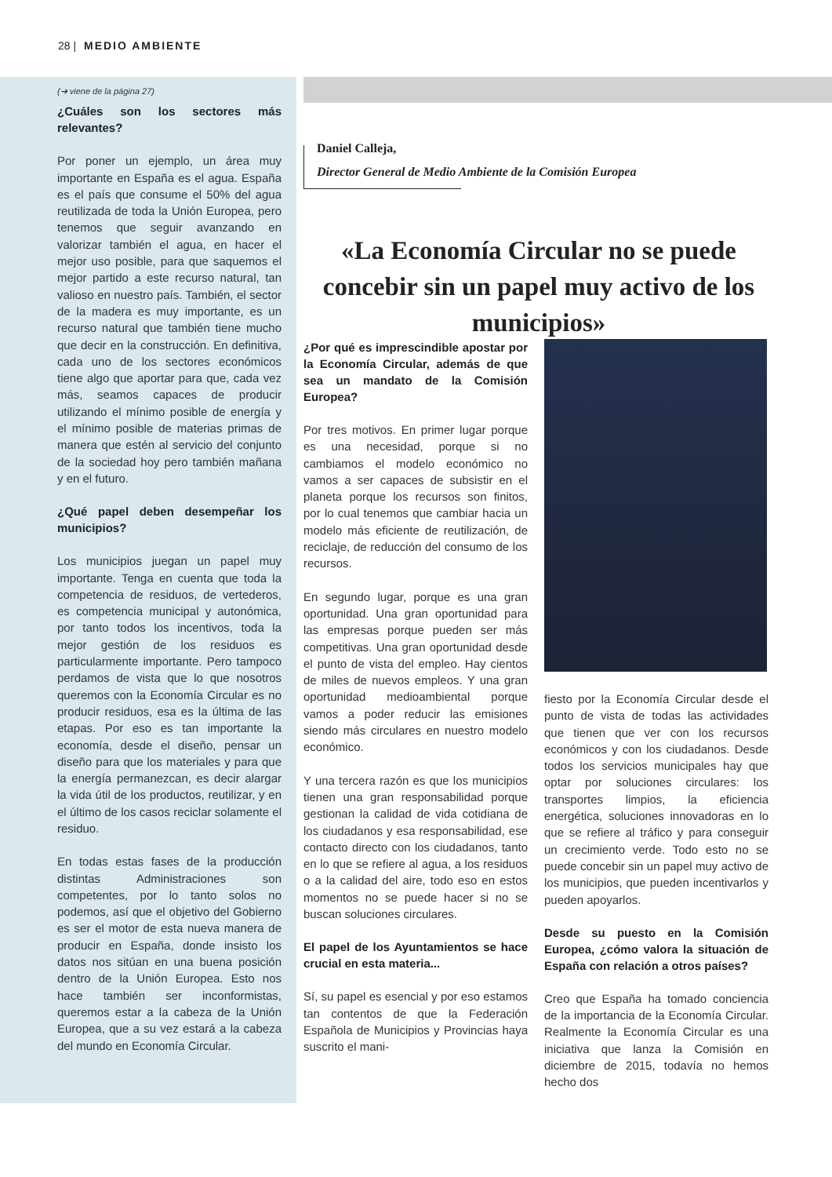28 | MEDIO AMBIENTE
(➔ viene de la página 27)
¿Cuáles son los sectores más relevantes?
Por poner un ejemplo, un área muy importante en España es el agua. España es el país que consume el 50% del agua reutilizada de toda la Unión Europea, pero tenemos que seguir avanzando en valorizar también el agua, en hacer el mejor uso posible, para que saquemos el mejor partido a este recurso natural, tan valioso en nuestro país. También, el sector de la madera es muy importante, es un recurso natural que también tiene mucho que decir en la construcción. En definitiva, cada uno de los sectores económicos tiene algo que aportar para que, cada vez más, seamos capaces de producir utilizando el mínimo posible de energía y el mínimo posible de materias primas de manera que estén al servicio del conjunto de la sociedad hoy pero también mañana y en el futuro.
¿Qué papel deben desempeñar los municipios?
Los municipios juegan un papel muy importante. Tenga en cuenta que toda la competencia de residuos, de vertederos, es competencia municipal y autonómica, por tanto todos los incentivos, toda la mejor gestión de los residuos es particularmente importante. Pero tampoco perdamos de vista que lo que nosotros queremos con la Economía Circular es no producir residuos, esa es la última de las etapas. Por eso es tan importante la economía, desde el diseño, pensar un diseño para que los materiales y para que la energía permanezcan, es decir alargar la vida útil de los productos, reutilizar, y en el último de los casos reciclar solamente el residuo.
En todas estas fases de la producción distintas Administraciones son competentes, por lo tanto solos no podemos, así que el objetivo del Gobierno es ser el motor de esta nueva manera de producir en España, donde insisto los datos nos sitúan en una buena posición dentro de la Unión Europea. Esto nos hace también ser inconformistas, queremos estar a la cabeza de la Unión Europea, que a su vez estará a la cabeza del mundo en Economía Circular.
Daniel Calleja,
Director General de Medio Ambiente de la Comisión Europea
«La Economía Circular no se puede concebir sin un papel muy activo de los municipios»
¿Por qué es imprescindible apostar por la Economía Circular, además de que sea un mandato de la Comisión Europea?
Por tres motivos. En primer lugar porque es una necesidad, porque si no cambiamos el modelo económico no vamos a ser capaces de subsistir en el planeta porque los recursos son finitos, por lo cual tenemos que cambiar hacia un modelo más eficiente de reutilización, de reciclaje, de reducción del consumo de los recursos.
En segundo lugar, porque es una gran oportunidad. Una gran oportunidad para las empresas porque pueden ser más competitivas. Una gran oportunidad desde el punto de vista del empleo. Hay cientos de miles de nuevos empleos. Y una gran oportunidad medioambiental porque vamos a poder reducir las emisiones siendo más circulares en nuestro modelo económico.
Y una tercera razón es que los municipios tienen una gran responsabilidad porque gestionan la calidad de vida cotidiana de los ciudadanos y esa responsabilidad, ese contacto directo con los ciudadanos, tanto en lo que se refiere al agua, a los residuos o a la calidad del aire, todo eso en estos momentos no se puede hacer si no se buscan soluciones circulares.
El papel de los Ayuntamientos se hace crucial en esta materia...
Sí, su papel es esencial y por eso estamos tan contentos de que la Federación Española de Municipios y Provincias haya suscrito el mani-
fiesto por la Economía Circular desde el punto de vista de todas las actividades que tienen que ver con los recursos económicos y con los ciudadanos. Desde todos los servicios municipales hay que optar por soluciones circulares: los transportes limpios, la eficiencia energética, soluciones innovadoras en lo que se refiere al tráfico y para conseguir un crecimiento verde. Todo esto no se puede concebir sin un papel muy activo de los municipios, que pueden incentivarlos y pueden apoyarlos.
Desde su puesto en la Comisión Europea, ¿cómo valora la situación de España con relación a otros países?
Creo que España ha tomado conciencia de la importancia de la Economía Circular. Realmente la Economía Circular es una iniciativa que lanza la Comisión en diciembre de 2015, todavía no hemos hecho dos